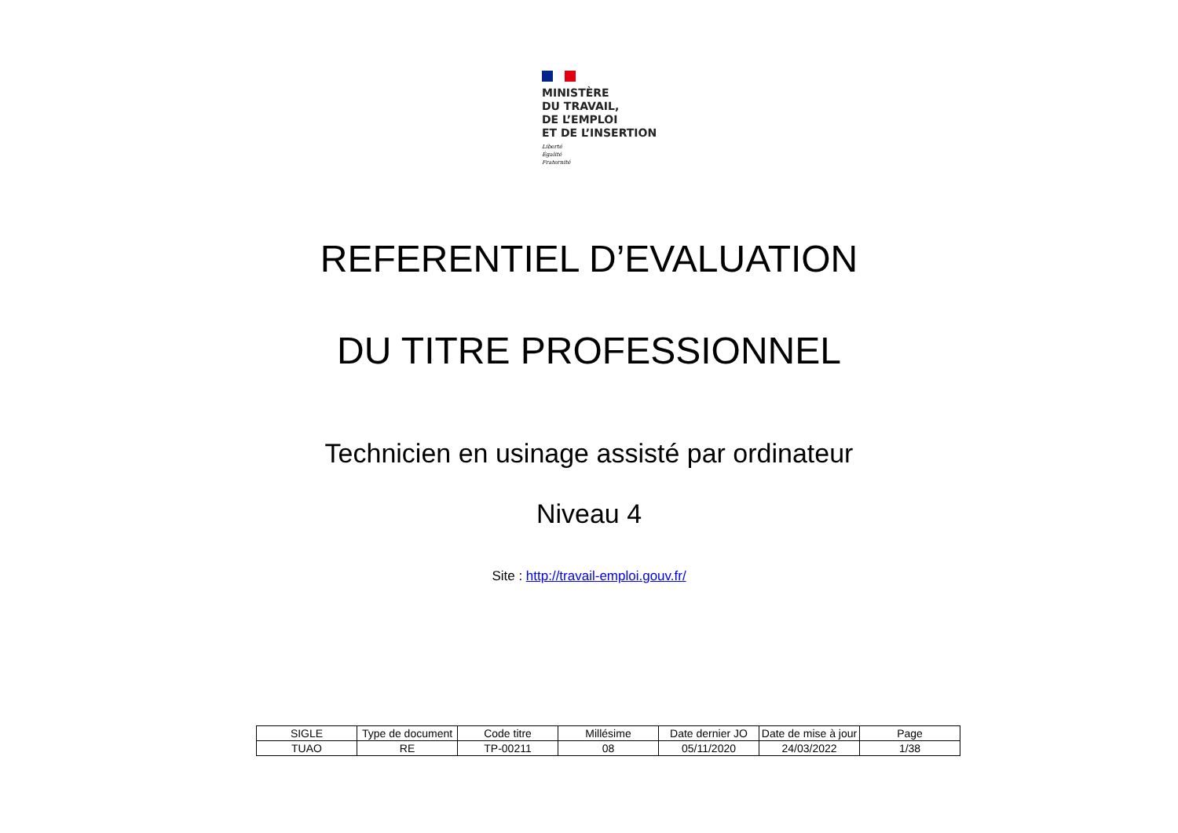MINISTÈRE
DU TRAVAIL,
DE L’EMPLOI
ET DE L’INSERTION
Liberté
Égalité
Fraternité
REFERENTIEL D’EVALUATION
DU TITRE PROFESSIONNEL
Technicien en usinage assisté par ordinateur
Niveau 4
Site : http://travail-emploi.gouv.fr/
| SIGLE | Type de document | Code titre | Millésime | Date dernier JO | Date de mise à jour | Page |
| --- | --- | --- | --- | --- | --- | --- |
| TUAO | RE | TP-00211 | 08 | 05/11/2020 | 24/03/2022 | 1/38 |